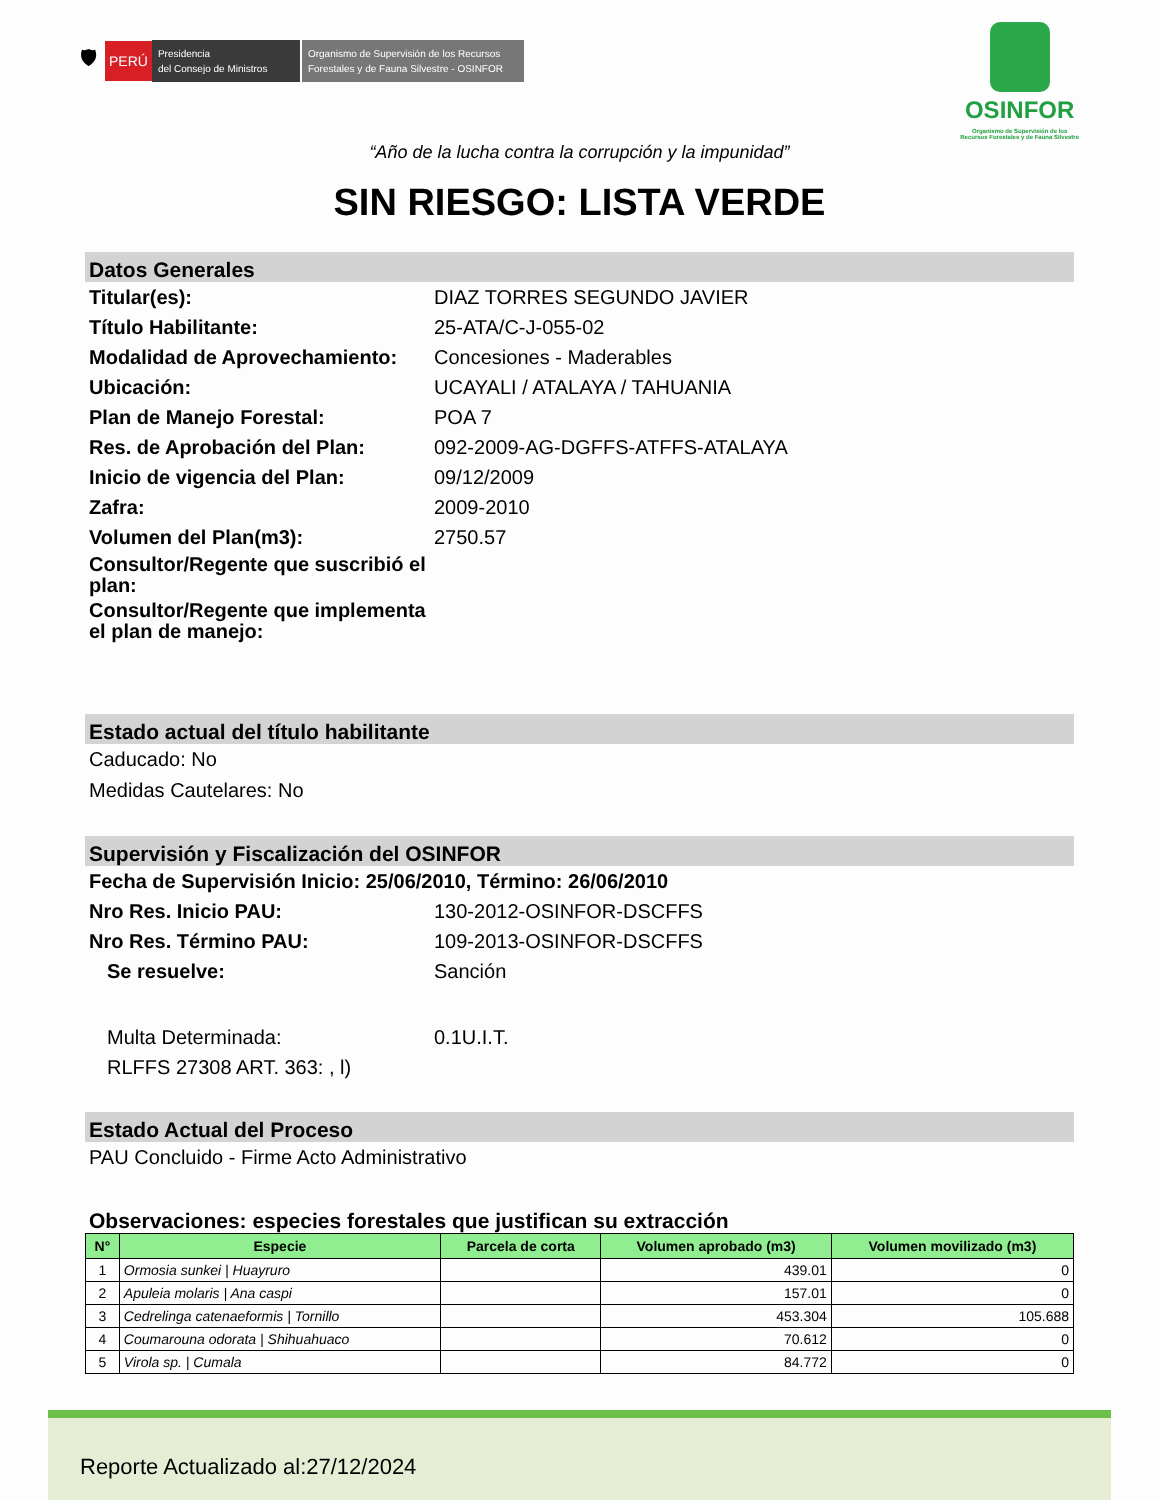🛡 PERÚ
Presidencia
del Consejo de Ministros
Organismo de Supervisión de los Recursos Forestales y de Fauna Silvestre - OSINFOR
OSINFOR
Organismo de Supervisión de los
Recursos Forestales y de Fauna Silvestre
“Año de la lucha contra la corrupción y la impunidad”
SIN RIESGO: LISTA VERDE
Datos Generales
Titular(es): DIAZ TORRES SEGUNDO JAVIER
Título Habilitante: 25-ATA/C-J-055-02
Modalidad de Aprovechamiento:
Concesiones - Maderables
Ubicación: UCAYALI / ATALAYA / TAHUANIA
Plan de Manejo Forestal: POA 7
Res. de Aprobación del Plan: 092-2009-AG-DGFFS-ATFFS-ATALAYA
Inicio de vigencia del Plan: 09/12/2009
Zafra: 2009-2010
Volumen del Plan(m3): 2750.57
Consultor/Regente que suscribió el plan:
Consultor/Regente que implementa el plan de manejo:
Estado actual del título habilitante
Caducado: No
Medidas Cautelares: No
Supervisión y Fiscalización del OSINFOR
Fecha de Supervisión Inicio: 25/06/2010, Término: 26/06/2010
Nro Res. Inicio PAU: 130-2012-OSINFOR-DSCFFS
Nro Res. Término PAU: 109-2013-OSINFOR-DSCFFS
Se resuelve: Sanción
Multa Determinada: 0.1U.I.T.
RLFFS 27308 ART. 363: , l)
Estado Actual del Proceso
PAU Concluido - Firme Acto Administrativo
Observaciones: especies forestales que justifican su extracción
| N° | Especie | Parcela de corta | Volumen aprobado (m3) | Volumen movilizado (m3) |
| --- | --- | --- | --- | --- |
| 1 | Ormosia sunkei / Huayruro | | 439.01 | 0 |
| 2 | Apuleia molaris / Ana caspi | | 157.01 | 0 |
| 3 | Cedrelinga catenaeformis / Tornillo | | 453.304 | 105.688 |
| 4 | Coumarouna odorata / Shihuahuaco | | 70.612 | 0 |
| 5 | Virola sp. / Cumala | | 84.772 | 0 |
Reporte Actualizado al:27/12/2024